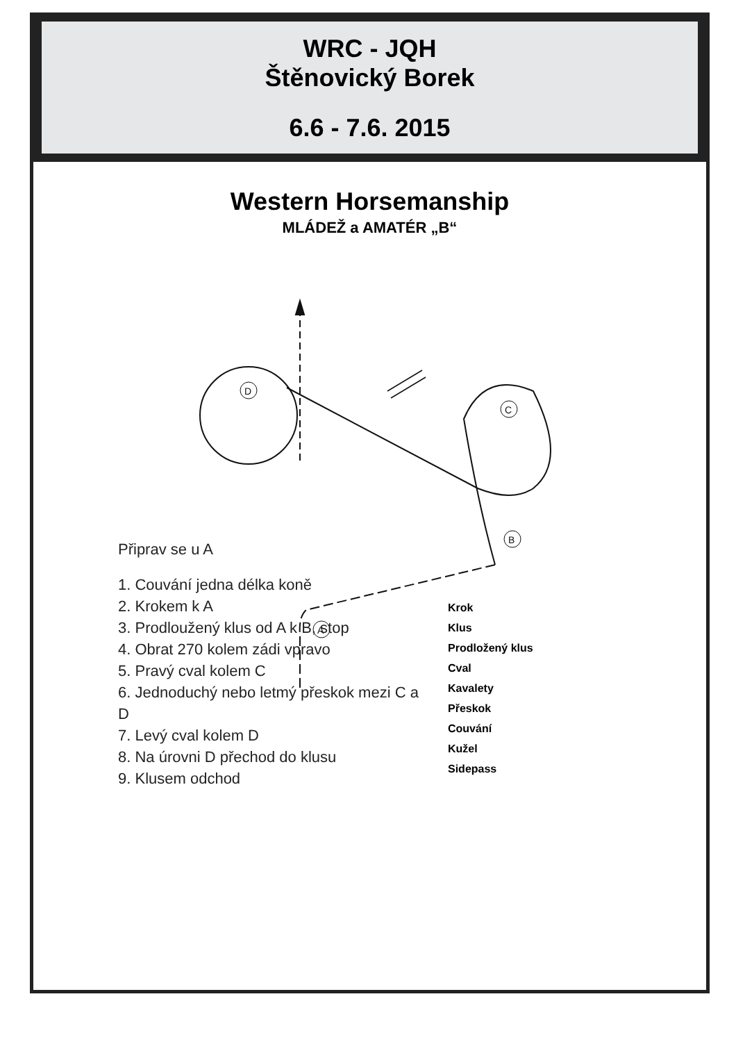WRC - JQH
Štěnovický Borek
6.6 - 7.6. 2015
Western Horsemanship
MLÁDEŽ a AMATÉR „B“
D
C
B
A
Připrav se u A
1. Couvání jedna délka koně
2. Krokem k A
3. Prodloužený klus od A k B, stop
4. Obrat 270 kolem zádi vpravo
5. Pravý cval kolem C
6. Jednoduchý nebo letmý přeskok mezi C a D
7. Levý cval kolem D
8. Na úrovni D přechod do klusu
9. Klusem odchod
Krok
Klus
Prodložený klus
Cval
Kavalety
Přeskok
Couvání
Kužel
Sidepass